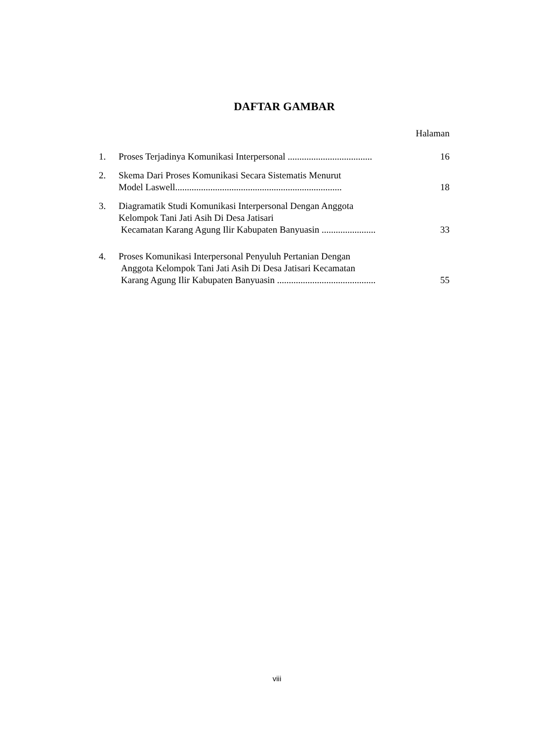DAFTAR GAMBAR
Halaman
| 1. | Proses Terjadinya Komunikasi Interpersonal .................................... | 16 |
| 2. | Skema Dari Proses Komunikasi Secara Sistematis Menurut Model Laswell....................................................................... | 18 |
| 3. | Diagramatik Studi Komunikasi Interpersonal Dengan Anggota Kelompok Tani Jati Asih Di Desa Jatisari Kecamatan Karang Agung Ilir Kabupaten Banyuasin ....................... | 33 |
| 4. | Proses Komunikasi Interpersonal Penyuluh Pertanian Dengan Anggota Kelompok Tani Jati Asih Di Desa Jatisari Kecamatan Karang Agung Ilir Kabupaten Banyuasin .......................................... | 55 |
viii